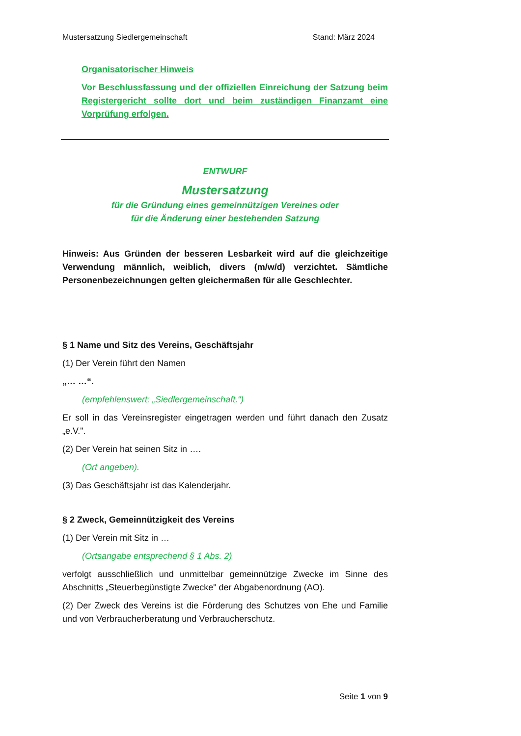Mustersatzung Siedlergemeinschaft Stand: März 2024
Organisatorischer Hinweis
Vor Beschlussfassung und der offiziellen Einreichung der Satzung beim Registergericht sollte dort und beim zuständigen Finanzamt eine Vorprüfung erfolgen.
ENTWURF
Mustersatzung
für die Gründung eines gemeinnützigen Vereines oder
für die Änderung einer bestehenden Satzung
Hinweis: Aus Gründen der besseren Lesbarkeit wird auf die gleichzeitige Verwendung männlich, weiblich, divers (m/w/d) verzichtet. Sämtliche Personenbezeichnungen gelten gleichermaßen für alle Geschlechter.
§ 1 Name und Sitz des Vereins, Geschäftsjahr
(1) Der Verein führt den Namen
„… …“.
(empfehlenswert: „Siedlergemeinschaft.“)
Er soll in das Vereinsregister eingetragen werden und führt danach den Zusatz „e.V.".
(2) Der Verein hat seinen Sitz in ….
(Ort angeben).
(3) Das Geschäftsjahr ist das Kalenderjahr.
§ 2 Zweck, Gemeinnützigkeit des Vereins
(1) Der Verein mit Sitz in …
(Ortsangabe entsprechend § 1 Abs. 2)
verfolgt ausschließlich und unmittelbar gemeinnützige Zwecke im Sinne des Abschnitts „Steuerbegünstigte Zwecke" der Abgabenordnung (AO).
(2) Der Zweck des Vereins ist die Förderung des Schutzes von Ehe und Familie und von Verbraucherberatung und Verbraucherschutz.
Seite 1 von 9